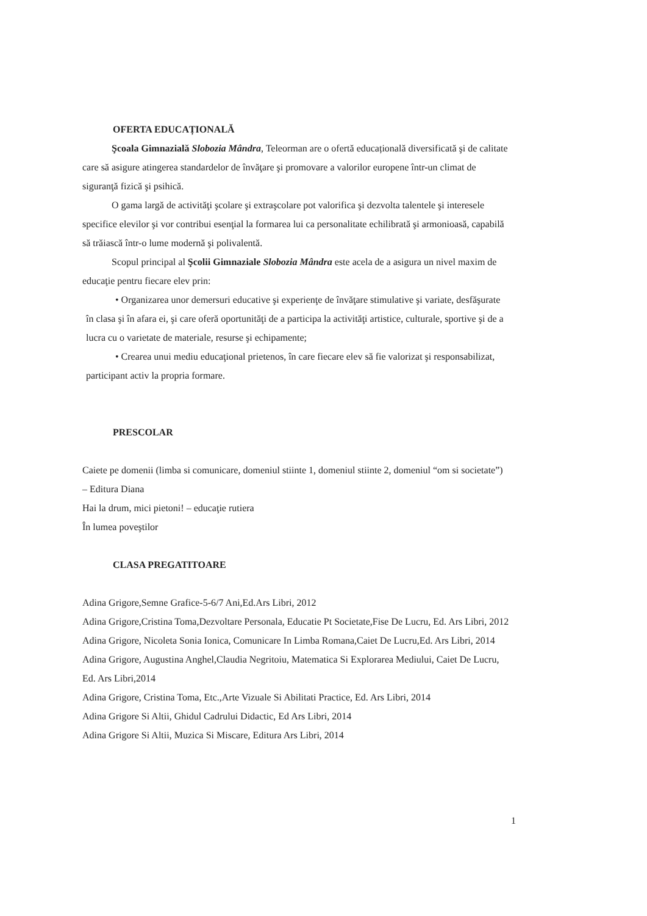OFERTA EDUCAȚIONALĂ
Şcoala Gimnazială Slobozia Mândra, Teleorman are o ofertă educațională diversificată şi de calitate care să asigure atingerea standardelor de învăţare şi promovare a valorilor europene într-un climat de siguranţă fizică şi psihică.
O gama largă de activităţi şcolare şi extraşcolare pot valorifica şi dezvolta talentele şi interesele specifice elevilor şi vor contribui esenţial la formarea lui ca personalitate echilibrată şi armonioasă, capabilă să trăiască într-o lume modernă şi polivalentă.
Scopul principal al Şcolii Gimnaziale Slobozia Mândra este acela de a asigura un nivel maxim de educaţie pentru fiecare elev prin:
• Organizarea unor demersuri educative şi experienţe de învăţare stimulative şi variate, desfăşurate în clasa şi în afara ei, şi care oferă oportunităţi de a participa la activităţi artistice, culturale, sportive şi de a lucra cu o varietate de materiale, resurse şi echipamente;
• Crearea unui mediu educaţional prietenos, în care fiecare elev să fie valorizat şi responsabilizat, participant activ la propria formare.
PRESCOLAR
Caiete pe domenii (limba si comunicare, domeniul stiinte 1, domeniul stiinte 2, domeniul “om si societate”) – Editura Diana
Hai la drum, mici pietoni! – educaţie rutiera
În lumea poveştilor
CLASA PREGATITOARE
Adina Grigore,Semne Grafice-5-6/7 Ani,Ed.Ars Libri, 2012
Adina Grigore,Cristina Toma,Dezvoltare Personala, Educatie Pt Societate,Fise De Lucru, Ed. Ars Libri, 2012
Adina Grigore, Nicoleta Sonia Ionica, Comunicare In Limba Romana,Caiet De Lucru,Ed. Ars Libri, 2014
Adina Grigore, Augustina Anghel,Claudia Negritoiu, Matematica Si Explorarea Mediului, Caiet De Lucru, Ed. Ars Libri,2014
Adina Grigore, Cristina Toma, Etc.,Arte Vizuale Si Abilitati Practice, Ed. Ars Libri, 2014
Adina Grigore Si Altii, Ghidul Cadrului Didactic, Ed Ars Libri, 2014
Adina Grigore Si Altii, Muzica Si Miscare, Editura Ars Libri, 2014
1